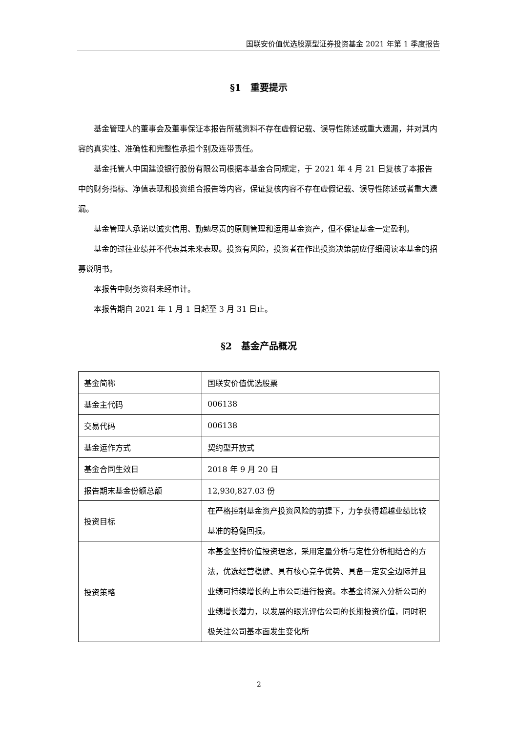国联安价值优选股票型证券投资基金 2021 年第 1 季度报告
§1　重要提示
基金管理人的董事会及董事保证本报告所载资料不存在虚假记载、误导性陈述或重大遗漏，并对其内容的真实性、准确性和完整性承担个别及连带责任。
基金托管人中国建设银行股份有限公司根据本基金合同规定，于 2021 年 4 月 21 日复核了本报告中的财务指标、净值表现和投资组合报告等内容，保证复核内容不存在虚假记载、误导性陈述或者重大遗漏。
基金管理人承诺以诚实信用、勤勉尽责的原则管理和运用基金资产，但不保证基金一定盈利。
基金的过往业绩并不代表其未来表现。投资有风险，投资者在作出投资决策前应仔细阅读本基金的招募说明书。
本报告中财务资料未经审计。
本报告期自 2021 年 1 月 1 日起至 3 月 31 日止。
§2　基金产品概况
| 基金简称 | 国联安价值优选股票 |
| 基金主代码 | 006138 |
| 交易代码 | 006138 |
| 基金运作方式 | 契约型开放式 |
| 基金合同生效日 | 2018 年 9 月 20 日 |
| 报告期末基金份额总额 | 12,930,827.03 份 |
| 投资目标 | 在严格控制基金资产投资风险的前提下，力争获得超越业绩比较基准的稳健回报。 |
| 投资策略 | 本基金坚持价值投资理念，采用定量分析与定性分析相结合的方法，优选经营稳健、具有核心竞争优势、具备一定安全边际并且业绩可持续增长的上市公司进行投资。本基金将深入分析公司的业绩增长潜力，以发展的眼光评估公司的长期投资价值，同时积极关注公司基本面发生变化所 |
2